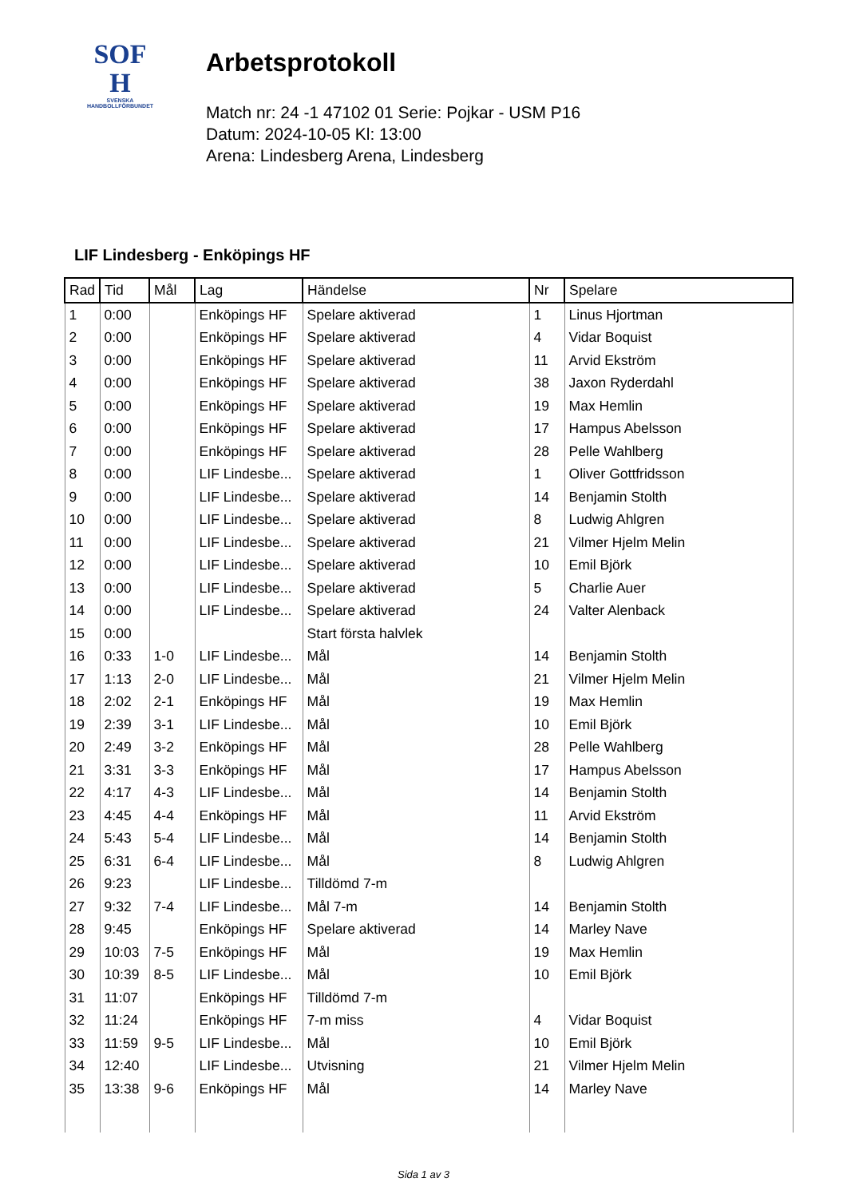SOF
H
SVENSKA
HANDBOLLFÖRBUNDET
Arbetsprotokoll
Match nr: 24 -1 47102 01 Serie: Pojkar - USM P16
Datum: 2024-10-05 Kl: 13:00
Arena: Lindesberg Arena, Lindesberg
LIF Lindesberg - Enköpings HF
| Rad | Tid | Mål | Lag | Händelse | Nr | Spelare |
| --- | --- | --- | --- | --- | --- | --- |
| 1 | 0:00 | | Enköpings HF | Spelare aktiverad | 1 | Linus Hjortman |
| 2 | 0:00 | | Enköpings HF | Spelare aktiverad | 4 | Vidar Boquist |
| 3 | 0:00 | | Enköpings HF | Spelare aktiverad | 11 | Arvid Ekström |
| 4 | 0:00 | | Enköpings HF | Spelare aktiverad | 38 | Jaxon Ryderdahl |
| 5 | 0:00 | | Enköpings HF | Spelare aktiverad | 19 | Max Hemlin |
| 6 | 0:00 | | Enköpings HF | Spelare aktiverad | 17 | Hampus Abelsson |
| 7 | 0:00 | | Enköpings HF | Spelare aktiverad | 28 | Pelle Wahlberg |
| 8 | 0:00 | | LIF Lindesbe... | Spelare aktiverad | 1 | Oliver Gottfridsson |
| 9 | 0:00 | | LIF Lindesbe... | Spelare aktiverad | 14 | Benjamin Stolth |
| 10 | 0:00 | | LIF Lindesbe... | Spelare aktiverad | 8 | Ludwig Ahlgren |
| 11 | 0:00 | | LIF Lindesbe... | Spelare aktiverad | 21 | Vilmer Hjelm Melin |
| 12 | 0:00 | | LIF Lindesbe... | Spelare aktiverad | 10 | Emil Björk |
| 13 | 0:00 | | LIF Lindesbe... | Spelare aktiverad | 5 | Charlie Auer |
| 14 | 0:00 | | LIF Lindesbe... | Spelare aktiverad | 24 | Valter Alenback |
| 15 | 0:00 | | | Start första halvlek | | |
| 16 | 0:33 | 1-0 | LIF Lindesbe... | Mål | 14 | Benjamin Stolth |
| 17 | 1:13 | 2-0 | LIF Lindesbe... | Mål | 21 | Vilmer Hjelm Melin |
| 18 | 2:02 | 2-1 | Enköpings HF | Mål | 19 | Max Hemlin |
| 19 | 2:39 | 3-1 | LIF Lindesbe... | Mål | 10 | Emil Björk |
| 20 | 2:49 | 3-2 | Enköpings HF | Mål | 28 | Pelle Wahlberg |
| 21 | 3:31 | 3-3 | Enköpings HF | Mål | 17 | Hampus Abelsson |
| 22 | 4:17 | 4-3 | LIF Lindesbe... | Mål | 14 | Benjamin Stolth |
| 23 | 4:45 | 4-4 | Enköpings HF | Mål | 11 | Arvid Ekström |
| 24 | 5:43 | 5-4 | LIF Lindesbe... | Mål | 14 | Benjamin Stolth |
| 25 | 6:31 | 6-4 | LIF Lindesbe... | Mål | 8 | Ludwig Ahlgren |
| 26 | 9:23 | | LIF Lindesbe... | Tilldömd 7-m | | |
| 27 | 9:32 | 7-4 | LIF Lindesbe... | Mål 7-m | 14 | Benjamin Stolth |
| 28 | 9:45 | | Enköpings HF | Spelare aktiverad | 14 | Marley Nave |
| 29 | 10:03 | 7-5 | Enköpings HF | Mål | 19 | Max Hemlin |
| 30 | 10:39 | 8-5 | LIF Lindesbe... | Mål | 10 | Emil Björk |
| 31 | 11:07 | | Enköpings HF | Tilldömd 7-m | | |
| 32 | 11:24 | | Enköpings HF | 7-m miss | 4 | Vidar Boquist |
| 33 | 11:59 | 9-5 | LIF Lindesbe... | Mål | 10 | Emil Björk |
| 34 | 12:40 | | LIF Lindesbe... | Utvisning | 21 | Vilmer Hjelm Melin |
| 35 | 13:38 | 9-6 | Enköpings HF | Mål | 14 | Marley Nave |
Sida 1 av 3